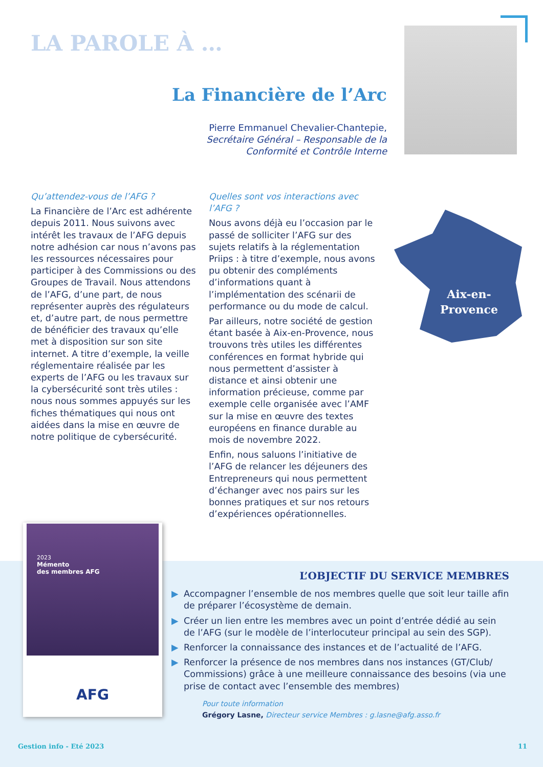LA PAROLE À …
La Financière de l’Arc
Pierre Emmanuel Chevalier-Chantepie,
Secrétaire Général – Responsable de la
Conformité et Contrôle Interne
Qu’attendez-vous de l’AFG ?
La Financière de l’Arc est adhérente depuis 2011. Nous suivons avec intérêt les travaux de l’AFG depuis notre adhésion car nous n’avons pas les ressources nécessaires pour participer à des Commissions ou des Groupes de Travail. Nous attendons de l’AFG, d’une part, de nous représenter auprès des régulateurs et, d’autre part, de nous permettre de bénéficier des travaux qu’elle met à disposition sur son site internet. A titre d’exemple, la veille réglementaire réalisée par les experts de l’AFG ou les travaux sur la cybersécurité sont très utiles : nous nous sommes appuyés sur les fiches thématiques qui nous ont aidées dans la mise en œuvre de notre politique de cybersécurité.
Quelles sont vos interactions avec l’AFG ?
Nous avons déjà eu l’occasion par le passé de solliciter l’AFG sur des sujets relatifs à la réglementation Priips : à titre d’exemple, nous avons pu obtenir des compléments d’informations quant à l’implémentation des scénarii de performance ou du mode de calcul.
Par ailleurs, notre société de gestion étant basée à Aix-en-Provence, nous trouvons très utiles les différentes conférences en format hybride qui nous permettent d’assister à distance et ainsi obtenir une information précieuse, comme par exemple celle organisée avec l’AMF sur la mise en œuvre des textes européens en finance durable au mois de novembre 2022.
Enfin, nous saluons l’initiative de l’AFG de relancer les déjeuners des Entrepreneurs qui nous permettent d’échanger avec nos pairs sur les bonnes pratiques et sur nos retours d’expériences opérationnelles.
Aix-en-
Provence
2023
Mémento
des membres AFG
AFG
L’OBJECTIF DU SERVICE MEMBRES
▶ Accompagner l’ensemble de nos membres quelle que soit leur taille afin de préparer l’écosystème de demain.
▶ Créer un lien entre les membres avec un point d’entrée dédié au sein de l’AFG (sur le modèle de l’interlocuteur principal au sein des SGP).
▶ Renforcer la connaissance des instances et de l’actualité de l’AFG.
▶ Renforcer la présence de nos membres dans nos instances (GT/Club/ Commissions) grâce à une meilleure connaissance des besoins (via une prise de contact avec l’ensemble des membres)
Pour toute information
Grégory Lasne, Directeur service Membres : g.lasne@afg.asso.fr
Gestion info - Eté 2023 11